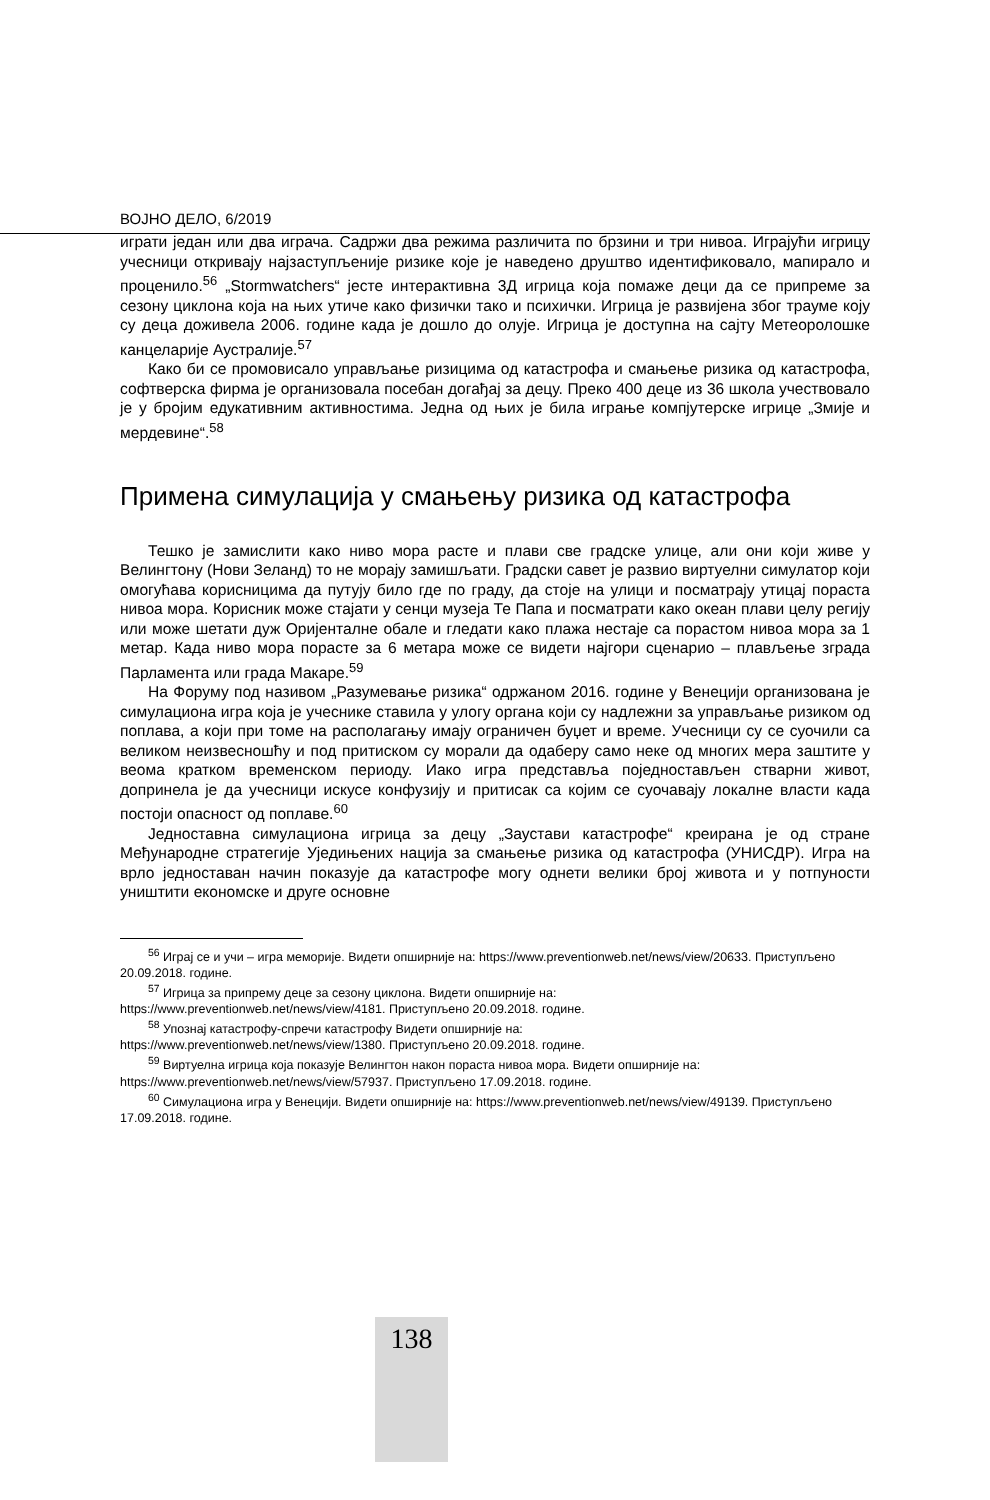ВОЈНО ДЕЛО, 6/2019
играти један или два играча. Садржи два режима различита по брзини и три нивоа. Играјући игрицу учесници откривају најзаступљеније ризике које је наведено друштво идентификовало, мапирало и проценило.<sup>56</sup> „Stormwatchers“ јесте интерактивна 3Д игрица која помаже деци да се припреме за сезону циклона која на њих утиче како физички тако и психички. Игрица је развијена због трауме коју су деца доживела 2006. године када је дошло до олује. Игрица је доступна на сајту Метеоролошке канцеларије Аустралије.<sup>57</sup>
Како би се промовисало управљање ризицима од катастрофа и смањење ризика од катастрофа, софтверска фирма је организовала посебан догађај за децу. Преко 400 деце из 36 школа учествовало је у бројим едукативним активностима. Једна од њих је била играње компјутерске игрице „Змије и мердевине“.<sup>58</sup>
Примена симулација у смањењу ризика од катастрофа
Тешко је замислити како ниво мора расте и плави све градске улице, али они који живе у Велингтону (Нови Зеланд) то не морају замишљати. Градски савет је развио виртуелни симулатор који омогућава корисницима да путују било где по граду, да стоје на улици и посматрају утицај пораста нивоа мора. Корисник може стајати у сенци музеја Те Папа и посматрати како океан плави целу регију или може шетати дуж Оријенталне обале и гледати како плажа нестаје са порастом нивоа мора за 1 метар. Када ниво мора порасте за 6 метара може се видети најгори сценарио – плављење зграда Парламента или града Макаре.<sup>59</sup>
На Форуму под називом „Разумевање ризика“ одржаном 2016. године у Венецији организована је симулациона игра која је учеснике ставила у улогу органа који су надлежни за управљање ризиком од поплава, а који при томе на располагању имају ограничен буџет и време. Учесници су се суочили са великом неизвесношћу и под притиском су морали да одаберу само неке од многих мера заштите у веома кратком временском периоду. Иако игра представља поједностављен стварни живот, допринела је да учесници искусе конфузију и притисак са којим се суочавају локалне власти када постоји опасност од поплаве.<sup>60</sup>
Једноставна симулациона игрица за децу „Заустави катастрофе“ креирана је од стране Међународне стратегије Уједињених нација за смањење ризика од катастрофа (УНИСДР). Игра на врло једноставан начин показује да катастрофе могу однети велики број живота и у потпуности уништити економске и друге основне
<sup>56</sup> Играј се и учи – игра меморије. Видети опширније на: https://www.preventionweb.net/news/view/20633. Приступљено 20.09.2018. године.
<sup>57</sup> Игрица за припрему деце за сезону циклона. Видети опширније на:
https://www.preventionweb.net/news/view/4181. Приступљено 20.09.2018. године.
<sup>58</sup> Упознај катастрофу-спречи катастрофу Видети опширније на:
https://www.preventionweb.net/news/view/1380. Приступљено 20.09.2018. године.
<sup>59</sup> Виртуелна игрица која показује Велингтон након пораста нивоа мора. Видети опширније на:
https://www.preventionweb.net/news/view/57937. Приступљено 17.09.2018. године.
<sup>60</sup> Симулациона игра у Венецији. Видети опширније на: https://www.preventionweb.net/news/view/49139. Приступљено 17.09.2018. године.
138